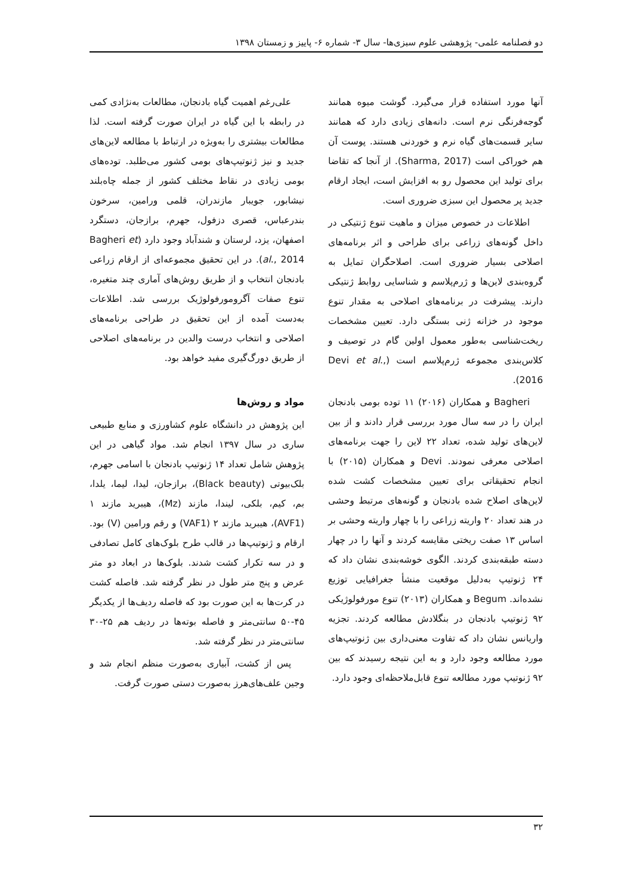دو فصلنامه علمی- پژوهشی علوم سبزی‌ها- سال ۳- شماره ۶- پاییز و زمستان ۱۳۹۸
آنها مورد استفاده قرار می‌گیرد. گوشت میوه همانند گوجه‌فرنگی نرم است. دانه‌های زیادی دارد که همانند سایر قسمت‌های گیاه نرم و خوردنی هستند. پوست آن هم خوراکی است (Sharma, 2017). از آنجا که تقاضا برای تولید این محصول رو به افزایش است، ایجاد ارقام جدید پر محصول این سبزی ضروری است.
اطلاعات در خصوص میزان و ماهیت تنوع ژنتیکی در داخل گونه‌های زراعی برای طراحی و اثر برنامه‌های اصلاحی بسیار ضروری است. اصلاحگران تمایل به گروه‌بندی لاین‌ها و ژرم‌پلاسم و شناسایی روابط ژنتیکی دارند. پیشرفت در برنامه‌های اصلاحی به مقدار تنوع موجود در خزانه ژنی بستگی دارد. تعیین مشخصات ریخت‌شناسی به‌طور معمول اولین گام در توصیف و کلاس‌بندی مجموعه ژرم‌پلاسم است (Devi et al., 2016).
Bagheri و همکاران (۲۰۱۶) ۱۱ توده بومی بادنجان ایران را در سه سال مورد بررسی قرار دادند و از بین لاین‌های تولید شده، تعداد ۲۲ لاین را جهت برنامه‌های اصلاحی معرفی نمودند. Devi و همکاران (۲۰۱۵) با انجام تحقیقاتی برای تعیین مشخصات کشت شده لاین‌های اصلاح شده بادنجان و گونه‌های مرتبط وحشی در هند تعداد ۲۰ واریته زراعی را با چهار واریته وحشی بر اساس ۱۳ صفت ریختی مقایسه کردند و آنها را در چهار دسته طبقه‌بندی کردند. الگوی خوشه‌بندی نشان داد که ۲۴ ژنوتیپ به‌دلیل موقعیت منشأ جغرافیایی توزیع نشده‌اند. Begum و همکاران (۲۰۱۳) تنوع مورفولوژیکی ۹۲ ژنوتیپ بادنجان در بنگلادش مطالعه کردند. تجزیه واریانس نشان داد که تفاوت معنی‌داری بین ژنوتیپ‌های مورد مطالعه وجود دارد و به این نتیجه رسیدند که بین ۹۲ ژنوتیپ مورد مطالعه تنوع قابل‌ملاحظه‌ای وجود دارد.
علی‌رغم اهمیت گیاه بادنجان، مطالعات به‌نژادی کمی در رابطه با این گیاه در ایران صورت گرفته است. لذا مطالعات بیشتری را به‌ویژه در ارتباط با مطالعه لاین‌های جدید و نیز ژنوتیپ‌های بومی کشور می‌طلبد. توده‌های بومی زیادی در نقاط مختلف کشور از جمله چاه‌بلند نیشابور، جویبار مازندران، قلمی ورامین، سرخون بندرعباس، قصری دزفول، جهرم، برازجان، دستگرد اصفهان، یزد، لرستان و شندآباد وجود دارد (Bagheri et al., 2014). در این تحقیق مجموعه‌ای از ارقام زراعی بادنجان انتخاب و از طریق روش‌های آماری چند متغیره، تنوع صفات آگرومورفولوژیک بررسی شد. اطلاعات به‌دست آمده از این تحقیق در طراحی برنامه‌های اصلاحی و انتخاب درست والدین در برنامه‌های اصلاحی از طریق دورگ‌گیری مفید خواهد بود.
مواد و روش‌ها
این پژوهش در دانشگاه علوم کشاورزی و منابع طبیعی ساری در سال ۱۳۹۷ انجام شد. مواد گیاهی در این پژوهش شامل تعداد ۱۴ ژنوتیپ بادنجان با اسامی جهرم، بلک‌بیوتی (Black beauty)، برازجان، لیدا، لیما، یلدا، بم، کیم، بلکی، لیندا، مازند (Mz)، هیبرید مازند ۱ (AVF1)، هیبرید مازند ۲ (VAF1) و رقم ورامین (V) بود. ارقام و ژنوتیپ‌ها در قالب طرح بلوک‌های کامل تصادفی و در سه تکرار کشت شدند. بلوک‌ها در ابعاد دو متر عرض و پنج متر طول در نظر گرفته شد. فاصله کشت در کرت‌ها به این صورت بود که فاصله ردیف‌ها از یکدیگر ۴۵-۵۰ سانتی‌متر و فاصله بوته‌ها در ردیف هم ۲۵-۳۰ سانتی‌متر در نظر گرفته شد.
پس از کشت، آبیاری به‌صورت منظم انجام شد و وجین علف‌های‌هرز به‌صورت دستی صورت گرفت.
۳۲